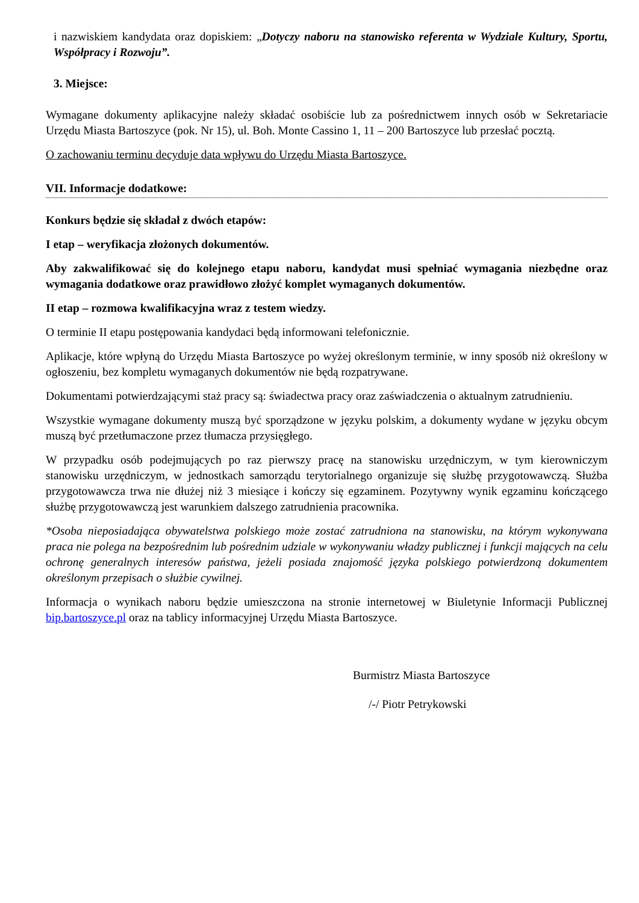i nazwiskiem kandydata oraz dopiskiem: „Dotyczy naboru na stanowisko referenta w Wydziale Kultury, Sportu, Współpracy i Rozwoju”.
3. Miejsce:
Wymagane dokumenty aplikacyjne należy składać osobiście lub za pośrednictwem innych osób w Sekretariacie Urzędu Miasta Bartoszyce (pok. Nr 15), ul. Boh. Monte Cassino 1, 11 – 200 Bartoszyce lub przesłać pocztą.
O zachowaniu terminu decyduje data wpływu do Urzędu Miasta Bartoszyce.
VII. Informacje dodatkowe:
Konkurs będzie się składał z dwóch etapów:
I etap – weryfikacja złożonych dokumentów.
Aby zakwalifikować się do kolejnego etapu naboru, kandydat musi spełniać wymagania niezbędne oraz wymagania dodatkowe oraz prawidłowo złożyć komplet wymaganych dokumentów.
II etap – rozmowa kwalifikacyjna wraz z testem wiedzy.
O terminie II etapu postępowania kandydaci będą informowani telefonicznie.
Aplikacje, które wpłyną do Urzędu Miasta Bartoszyce po wyżej określonym terminie, w inny sposób niż określony w ogłoszeniu, bez kompletu wymaganych dokumentów nie będą rozpatrywane.
Dokumentami potwierdzającymi staż pracy są: świadectwa pracy oraz zaświadczenia o aktualnym zatrudnieniu.
Wszystkie wymagane dokumenty muszą być sporządzone w języku polskim, a dokumenty wydane w języku obcym muszą być przetłumaczone przez tłumacza przysięgłego.
W przypadku osób podejmujących po raz pierwszy pracę na stanowisku urzędniczym, w tym kierowniczym stanowisku urzędniczym, w jednostkach samorządu terytorialnego organizuje się służbę przygotowawczą. Służba przygotowawcza trwa nie dłużej niż 3 miesiące i kończy się egzaminem. Pozytywny wynik egzaminu kończącego służbę przygotowawczą jest warunkiem dalszego zatrudnienia pracownika.
*Osoba nieposiadająca obywatelstwa polskiego może zostać zatrudniona na stanowisku, na którym wykonywana praca nie polega na bezpośrednim lub pośrednim udziale w wykonywaniu władzy publicznej i funkcji mających na celu ochronę generalnych interesów państwa, jeżeli posiada znajomość języka polskiego potwierdzoną dokumentem określonym przepisach o służbie cywilnej.
Informacja o wynikach naboru będzie umieszczona na stronie internetowej w Biuletynie Informacji Publicznej bip.bartoszyce.pl oraz na tablicy informacyjnej Urzędu Miasta Bartoszyce.
Burmistrz Miasta Bartoszyce
/-/ Piotr Petrykowski